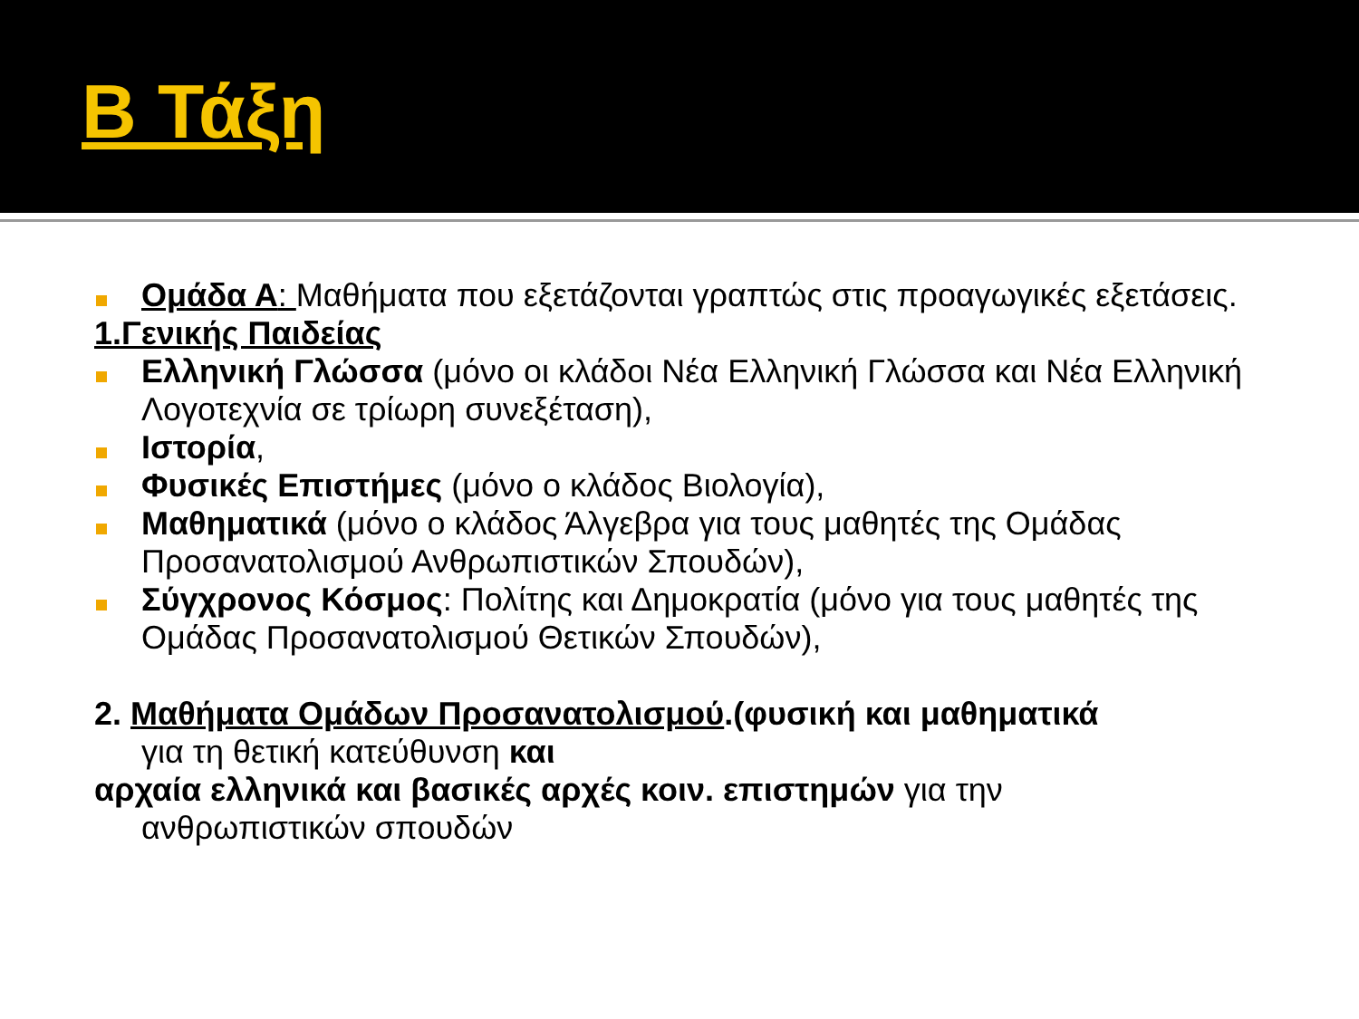Β Τάξη
Ομάδα Α: Μαθήματα που εξετάζονται γραπτώς στις προαγωγικές εξετάσεις.
1.Γενικής Παιδείας
Ελληνική Γλώσσα (μόνο οι κλάδοι Νέα Ελληνική Γλώσσα και Νέα Ελληνική Λογοτεχνία σε τρίωρη συνεξέταση),
Ιστορία,
Φυσικές Επιστήμες (μόνο ο κλάδος Βιολογία),
Μαθηματικά (μόνο ο κλάδος Άλγεβρα για τους μαθητές της Ομάδας Προσανατολισμού Ανθρωπιστικών Σπουδών),
Σύγχρονος Κόσμος: Πολίτης και Δημοκρατία (μόνο για τους μαθητές της Ομάδας Προσανατολισμού Θετικών Σπουδών),
2. Μαθήματα Ομάδων Προσανατολισμού.(φυσική και μαθηματικά
για τη θετική κατεύθυνση και
αρχαία ελληνικά και βασικές αρχές κοιν. επιστημών για την
ανθρωπιστικών σπουδών